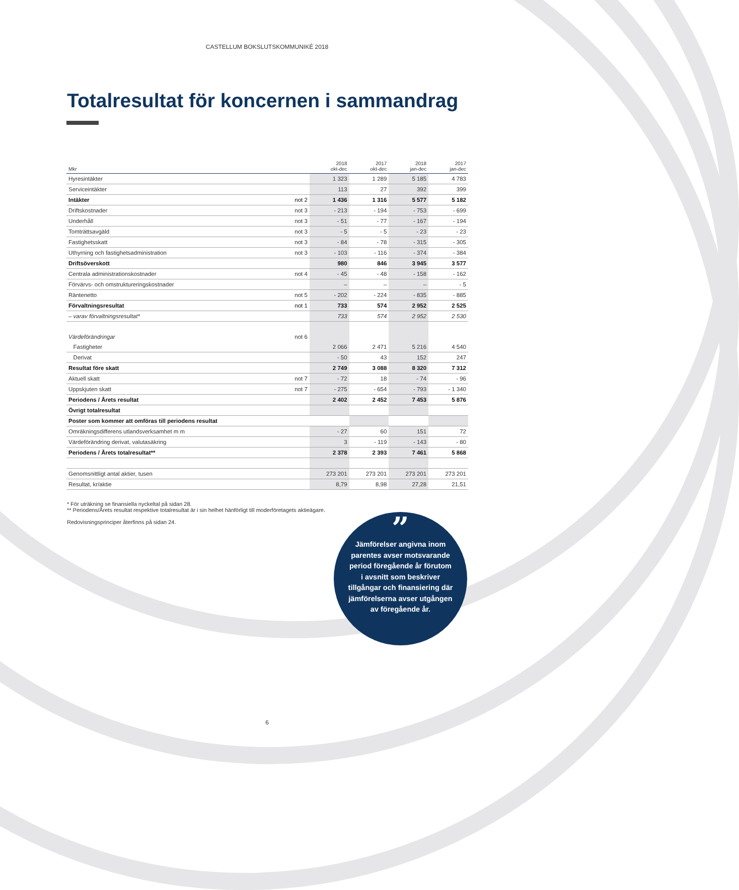CASTELLUM BOKSLUTSKOMMUNIKÉ 2018
Totalresultat för koncernen i sammandrag
| Mkr | | 2018 okt-dec | 2017 okt-dec | 2018 jan-dec | 2017 jan-dec |
| --- | --- | --- | --- | --- | --- |
| Hyresintäkter | | 1 323 | 1 289 | 5 185 | 4 783 |
| Serviceintäkter | | 113 | 27 | 392 | 399 |
| Intäkter | not 2 | 1 436 | 1 316 | 5 577 | 5 182 |
| Driftskostnader | not 3 | - 213 | - 194 | - 753 | - 699 |
| Underhåll | not 3 | - 51 | - 77 | - 167 | - 194 |
| Tomträttsavgäld | not 3 | - 5 | - 5 | - 23 | - 23 |
| Fastighetsskatt | not 3 | - 84 | - 78 | - 315 | - 305 |
| Uthyrning och fastighetsadministration | not 3 | - 103 | - 116 | - 374 | - 384 |
| Driftsöverskott | | 980 | 846 | 3 945 | 3 577 |
| Centrala administrationskostnader | not 4 | - 45 | - 48 | - 158 | - 162 |
| Förvärvs- och omstruktureringskostnader | | – | – | – | - 5 |
| Räntenetto | not 5 | - 202 | - 224 | - 835 | - 885 |
| Förvaltningsresultat | not 1 | 733 | 574 | 2 952 | 2 525 |
| – varav förvaltningsresultat* | | 733 | 574 | 2 952 | 2 530 |
| Värdeförändringar | not 6 | | | | |
| Fastigheter | | 2 066 | 2 471 | 5 216 | 4 540 |
| Derivat | | - 50 | 43 | 152 | 247 |
| Resultat före skatt | | 2 749 | 3 088 | 8 320 | 7 312 |
| Aktuell skatt | not 7 | - 72 | 18 | - 74 | - 96 |
| Uppskjuten skatt | not 7 | - 275 | - 654 | - 793 | - 1 340 |
| Periodens / Årets resultat | | 2 402 | 2 452 | 7 453 | 5 876 |
| Övrigt totalresultat | | | | | |
| Poster som kommer att omföras till periodens resultat | | | | | |
| Omräkningsdifferens utlandsverksamhet m m | | - 27 | 60 | 151 | 72 |
| Värdeförändring derivat, valutasäkring | | 3 | - 119 | - 143 | - 80 |
| Periodens / Årets totalresultat** | | 2 378 | 2 393 | 7 461 | 5 868 |
| Genomsnittligt antal aktier, tusen | | 273 201 | 273 201 | 273 201 | 273 201 |
| Resultat, kr/aktie | | 8,79 | 8,98 | 27,28 | 21,51 |
* För uträkning se finansiella nyckeltal på sidan 28.
** Periodens/Årets resultat respektive totalresultat är i sin helhet hänförligt till moderföretagets aktieägare.
Redovisningsprinciper återfinns på sidan 24.
”
Jämförelser angivna inom parentes avser motsvarande period föregående år förutom i avsnitt som beskriver tillgångar och finansiering där jämförelserna avser utgången av föregående år.
6